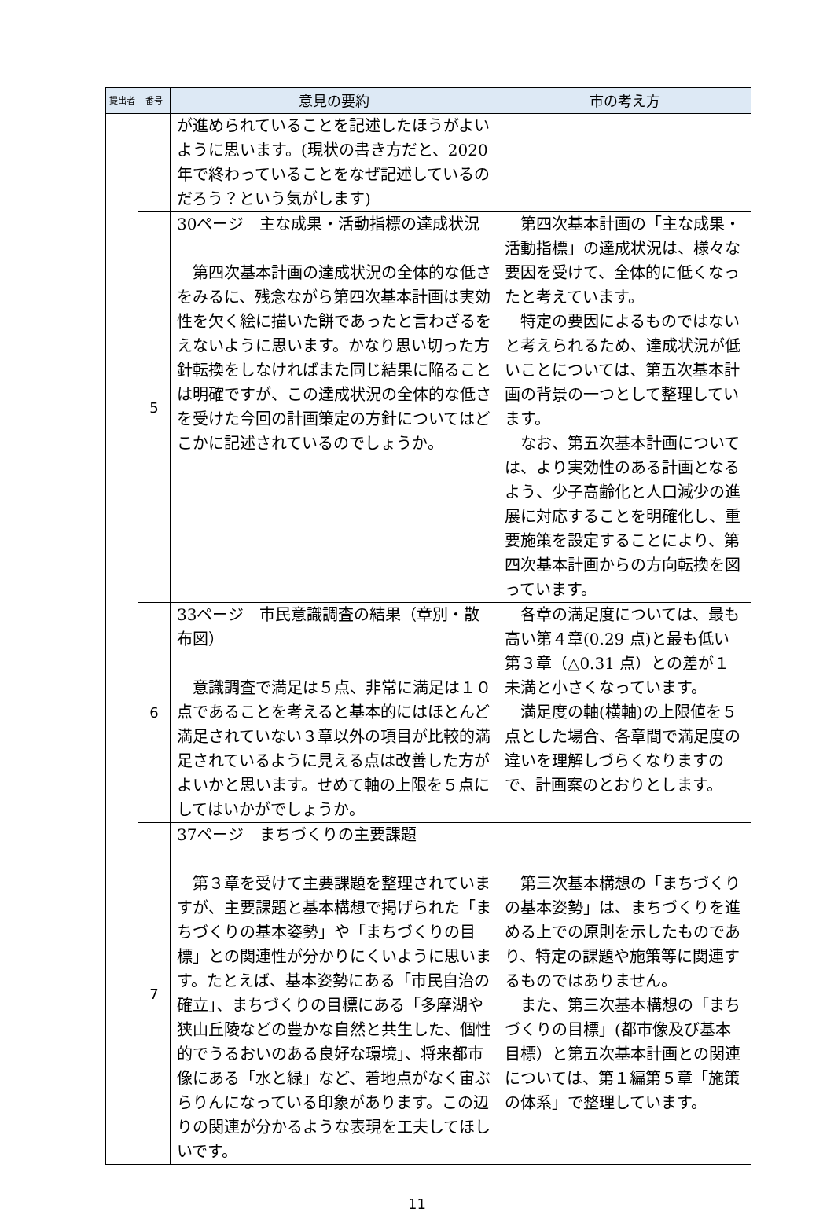| 提出者 | 番号 | 意見の要約 | 市の考え方 |
| --- | --- | --- | --- |
| | | が進められていることを記述したほうがよいように思います。(現状の書き方だと、2020 年で終わっていることをなぜ記述しているのだろう？という気がします) | |
| | 5 | 30ページ 主な成果・活動指標の達成状況 第四次基本計画の達成状況の全体的な低さをみるに、残念ながら第四次基本計画は実効性を欠く絵に描いた餅であったと言わざるをえないように思います。かなり思い切った方針転換をしなければまた同じ結果に陥ることは明確ですが、この達成状況の全体的な低さを受けた今回の計画策定の方針についてはどこかに記述されているのでしょうか。 | 第四次基本計画の「主な成果・活動指標」の達成状況は、様々な要因を受けて、全体的に低くなったと考えています。 特定の要因によるものではないと考えられるため、達成状況が低いことについては、第五次基本計画の背景の一つとして整理しています。 なお、第五次基本計画については、より実効性のある計画となるよう、少子高齢化と人口減少の進展に対応することを明確化し、重要施策を設定することにより、第四次基本計画からの方向転換を図っています。 |
| | 6 | 33ページ 市民意識調査の結果（章別・散布図） 意識調査で満足は５点、非常に満足は１０点であることを考えると基本的にはほとんど満足されていない３章以外の項目が比較的満足されているように見える点は改善した方がよいかと思います。せめて軸の上限を５点にしてはいかがでしょうか。 | 各章の満足度については、最も高い第４章(0.29 点)と最も低い第３章（△0.31 点）との差が１未満と小さくなっています。 満足度の軸(横軸)の上限値を５点とした場合、各章間で満足度の違いを理解しづらくなりますので、計画案のとおりとします。 |
| | 7 | 37ページ まちづくりの主要課題 第３章を受けて主要課題を整理されていますが、主要課題と基本構想で掲げられた「まちづくりの基本姿勢」や「まちづくりの目標」との関連性が分かりにくいように思います。たとえば、基本姿勢にある「市民自治の確立」、まちづくりの目標にある「多摩湖や狭山丘陵などの豊かな自然と共生した、個性的でうるおいのある良好な環境」、将来都市像にある「水と緑」など、着地点がなく宙ぶらりんになっている印象があります。この辺りの関連が分かるような表現を工夫してほしいです。 | 第三次基本構想の「まちづくりの基本姿勢」は、まちづくりを進める上での原則を示したものであり、特定の課題や施策等に関連するものではありません。 また、第三次基本構想の「まちづくりの目標」(都市像及び基本目標）と第五次基本計画との関連については、第１編第５章「施策の体系」で整理しています。 |
11